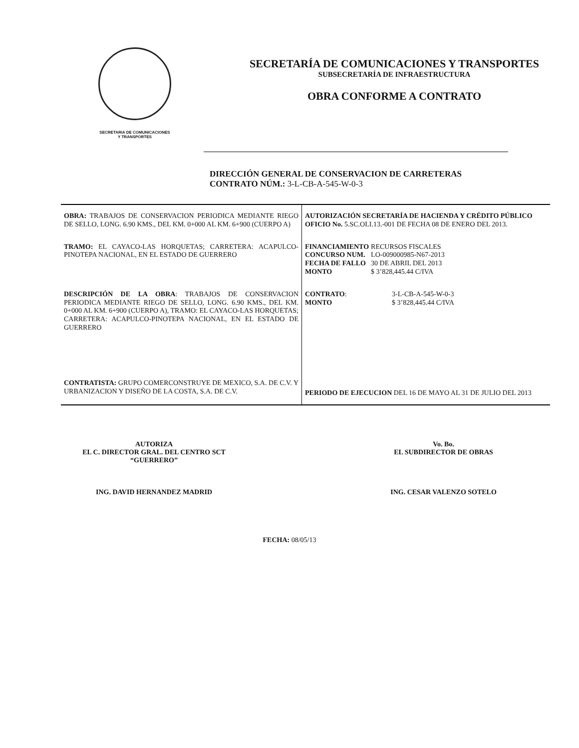SECRETARIA DE COMUNICACIONES
Y TRANSPORTES
SECRETARÍA DE COMUNICACIONES Y TRANSPORTES
SUBSECRETARÍA DE INFRAESTRUCTURA
OBRA CONFORME A CONTRATO
DIRECCIÓN GENERAL DE CONSERVACION DE CARRETERAS
CONTRATO NÚM.: 3-L-CB-A-545-W-0-3
| OBRA: TRABAJOS DE CONSERVACION PERIODICA MEDIANTE RIEGO DE SELLO, LONG. 6.90 KMS., DEL KM. 0+000 AL KM. 6+900 (CUERPO A) | AUTORIZACIÓN SECRETARÍA DE HACIENDA Y CRÉDITO PÚBLICO OFICIO No. 5.SC.OLI.13.-001 DE FECHA 08 DE ENERO DEL 2013. |
| TRAMO: EL CAYACO-LAS HORQUETAS; CARRETERA: ACAPULCO-PINOTEPA NACIONAL, EN EL ESTADO DE GUERRERO | / FINANCIAMIENTO / RECURSOS FISCALES / / CONCURSO NUM. / LO-009000985-N67-2013 / / FECHA DE FALLO / 30 DE ABRIL DEL 2013 / / MONTO / $ 3’828,445.44 C/IVA / |
| DESCRIPCIÓN DE LA OBRA : TRABAJOS DE CONSERVACION PERIODICA MEDIANTE RIEGO DE SELLO, LONG. 6.90 KMS., DEL KM. 0+000 AL KM. 6+900 (CUERPO A), TRAMO: EL CAYACO-LAS HORQUETAS; CARRETERA: ACAPULCO-PINOTEPA NACIONAL, EN EL ESTADO DE GUERRERO | / CONTRATO : / 3-L-CB-A-545-W-0-3 / / MONTO / $ 3’828,445.44 C/IVA / |
| CONTRATISTA: GRUPO COMERCONSTRUYE DE MEXICO, S.A. DE C.V. Y URBANIZACION Y DISEÑO DE LA COSTA, S.A. DE C.V. | PERIODO DE EJECUCION DEL 16 DE MAYO AL 31 DE JULIO DEL 2013 |
AUTORIZA
EL C. DIRECTOR GRAL. DEL CENTRO SCT
“GUERRERO”
ING. DAVID HERNANDEZ MADRID
Vo. Bo.
EL SUBDIRECTOR DE OBRAS
ING. CESAR VALENZO SOTELO
FECHA: 08/05/13